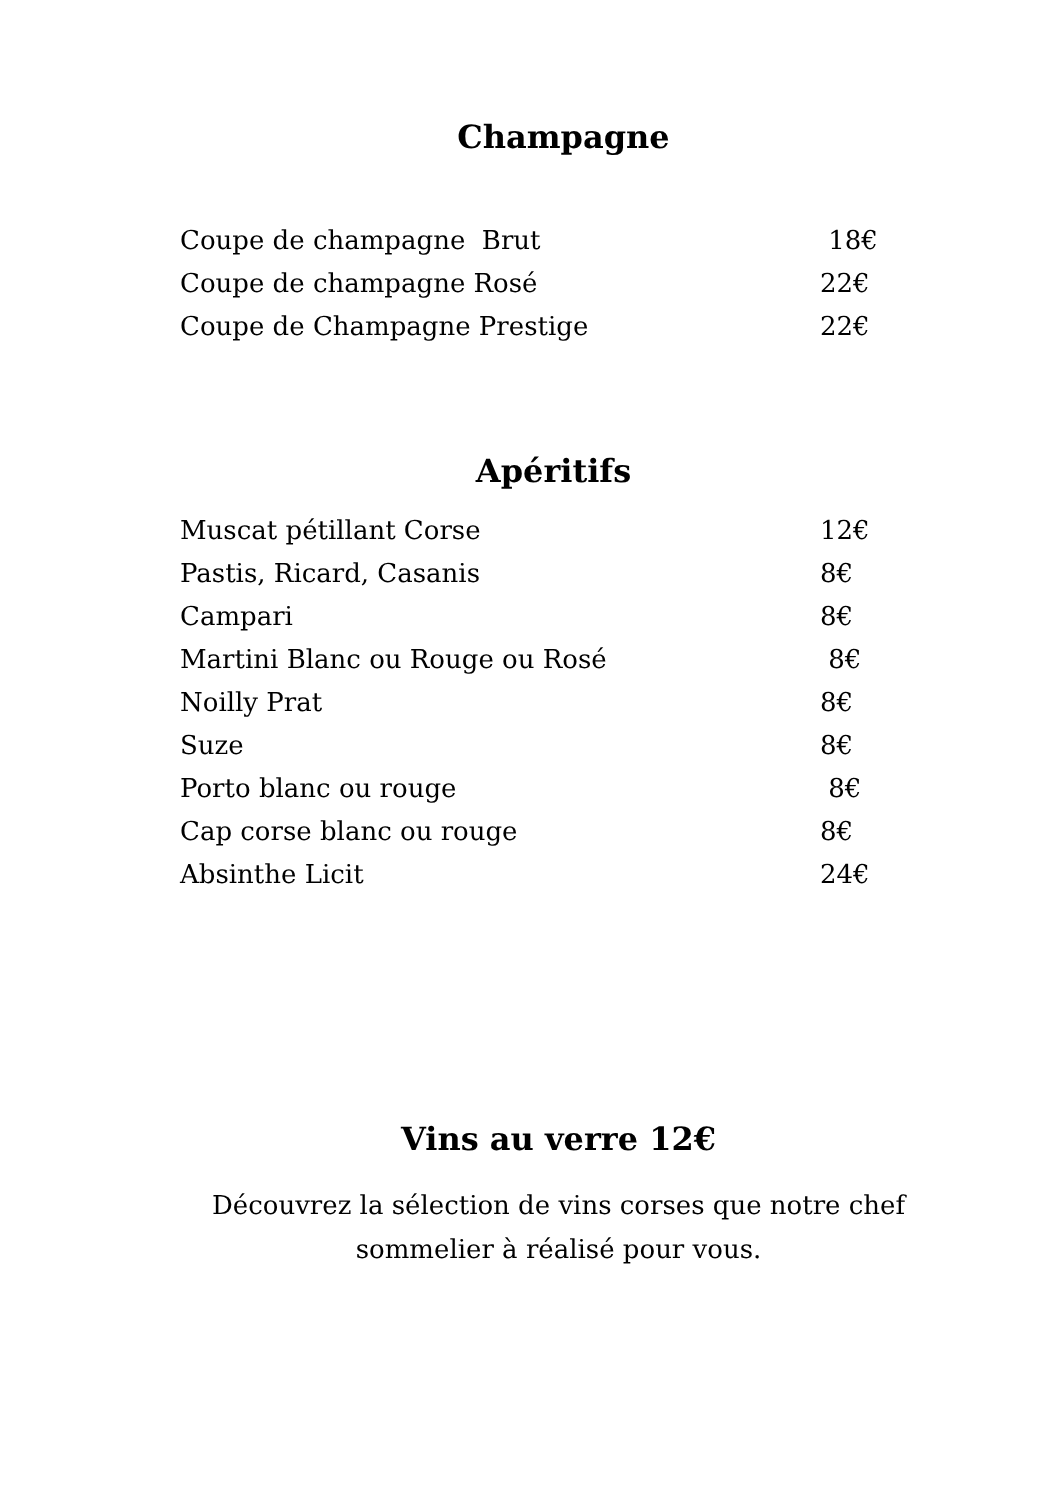Champagne
| Coupe de champagne Brut | 18€ |
| Coupe de champagne Rosé | 22€ |
| Coupe de Champagne Prestige | 22€ |
Apéritifs
| Muscat pétillant Corse | 12€ |
| Pastis, Ricard, Casanis | 8€ |
| Campari | 8€ |
| Martini Blanc ou Rouge ou Rosé | 8€ |
| Noilly Prat | 8€ |
| Suze | 8€ |
| Porto blanc ou rouge | 8€ |
| Cap corse blanc ou rouge | 8€ |
| Absinthe Licit | 24€ |
Vins au verre 12€
Découvrez la sélection de vins corses que notre chef
sommelier à réalisé pour vous.